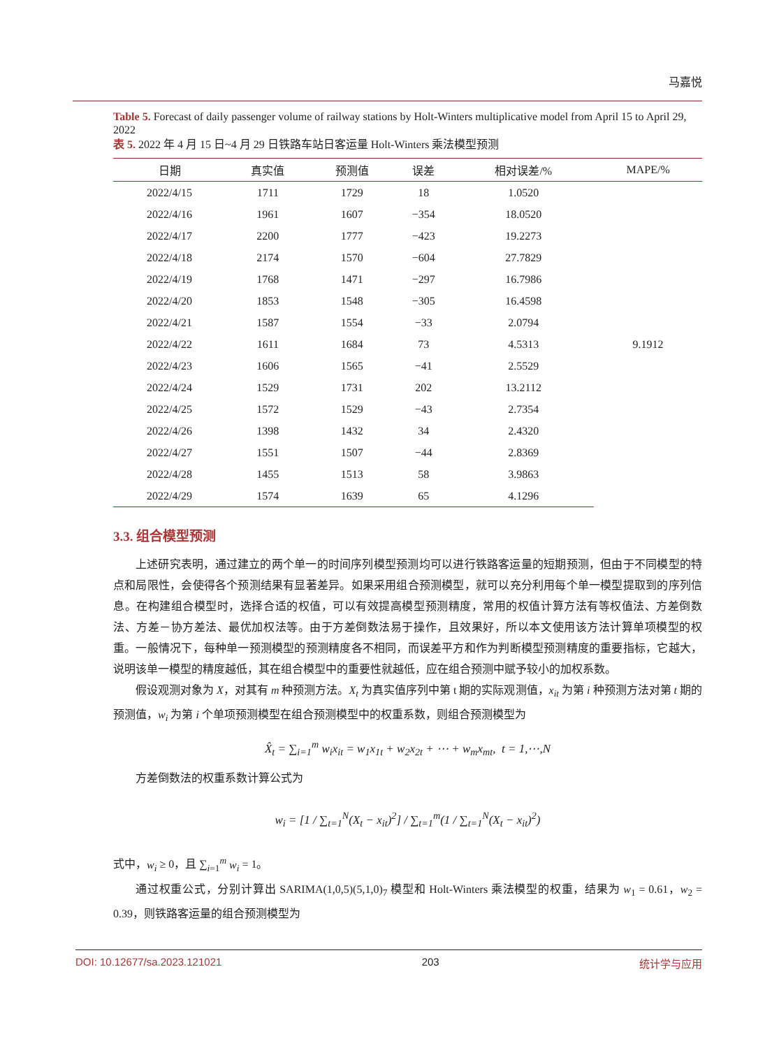马嘉悦
Table 5. Forecast of daily passenger volume of railway stations by Holt-Winters multiplicative model from April 15 to April 29, 2022
表 5. 2022 年 4 月 15 日~4 月 29 日铁路车站日客运量 Holt-Winters 乘法模型预测
| 日期 | 真实值 | 预测值 | 误差 | 相对误差/% | MAPE/% |
| --- | --- | --- | --- | --- | --- |
| 2022/4/15 | 1711 | 1729 | 18 | 1.0520 | 9.1912 |
| 2022/4/16 | 1961 | 1607 | −354 | 18.0520 | |
| 2022/4/17 | 2200 | 1777 | −423 | 19.2273 | |
| 2022/4/18 | 2174 | 1570 | −604 | 27.7829 | |
| 2022/4/19 | 1768 | 1471 | −297 | 16.7986 | |
| 2022/4/20 | 1853 | 1548 | −305 | 16.4598 | |
| 2022/4/21 | 1587 | 1554 | −33 | 2.0794 | |
| 2022/4/22 | 1611 | 1684 | 73 | 4.5313 | |
| 2022/4/23 | 1606 | 1565 | −41 | 2.5529 | |
| 2022/4/24 | 1529 | 1731 | 202 | 13.2112 | |
| 2022/4/25 | 1572 | 1529 | −43 | 2.7354 | |
| 2022/4/26 | 1398 | 1432 | 34 | 2.4320 | |
| 2022/4/27 | 1551 | 1507 | −44 | 2.8369 | |
| 2022/4/28 | 1455 | 1513 | 58 | 3.9863 | |
| 2022/4/29 | 1574 | 1639 | 65 | 4.1296 | |
3.3. 组合模型预测
上述研究表明，通过建立的两个单一的时间序列模型预测均可以进行铁路客运量的短期预测，但由于不同模型的特点和局限性，会使得各个预测结果有显著差异。如果采用组合预测模型，就可以充分利用每个单一模型提取到的序列信息。在构建组合模型时，选择合适的权值，可以有效提高模型预测精度，常用的权值计算方法有等权值法、方差倒数法、方差－协方差法、最优加权法等。由于方差倒数法易于操作，且效果好，所以本文使用该方法计算单项模型的权重。一般情况下，每种单一预测模型的预测精度各不相同，而误差平方和作为判断模型预测精度的重要指标，它越大，说明该单一模型的精度越低，其在组合模型中的重要性就越低，应在组合预测中赋予较小的加权系数。
假设观测对象为 X，对其有 m 种预测方法。X<sub>t</sub> 为真实值序列中第 t 期的实际观测值，x<sub>it</sub> 为第 i 种预测方法对第 t 期的预测值，w<sub>i</sub> 为第 i 个单项预测模型在组合预测模型中的权重系数，则组合预测模型为
X̂<sub>t</sub> = ∑<sub>i=1</sub><sup>m</sup> w<sub>i</sub>x<sub>it</sub> = w<sub>1</sub>x<sub>1t</sub> + w<sub>2</sub>x<sub>2t</sub> + ⋯ + w<sub>m</sub>x<sub>mt</sub>, t = 1,⋯,N
方差倒数法的权重系数计算公式为
w<sub>i</sub> = [1 / ∑<sub>t=1</sub><sup>N</sup>(X<sub>t</sub> − x<sub>it</sub>)<sup>2</sup>] / ∑<sub>t=1</sub><sup>m</sup>(1 / ∑<sub>t=1</sub><sup>N</sup>(X<sub>t</sub> − x<sub>it</sub>)<sup>2</sup>)
式中，w<sub>i</sub> ≥ 0，且 ∑<sub>i=1</sub><sup>m</sup> w<sub>i</sub> = 1。
通过权重公式，分别计算出 SARIMA(1,0,5)(5,1,0)<sub>7</sub> 模型和 Holt-Winters 乘法模型的权重，结果为 w<sub>1</sub> = 0.61，w<sub>2</sub> = 0.39，则铁路客运量的组合预测模型为
DOI: 10.12677/sa.2023.121021 203 统计学与应用